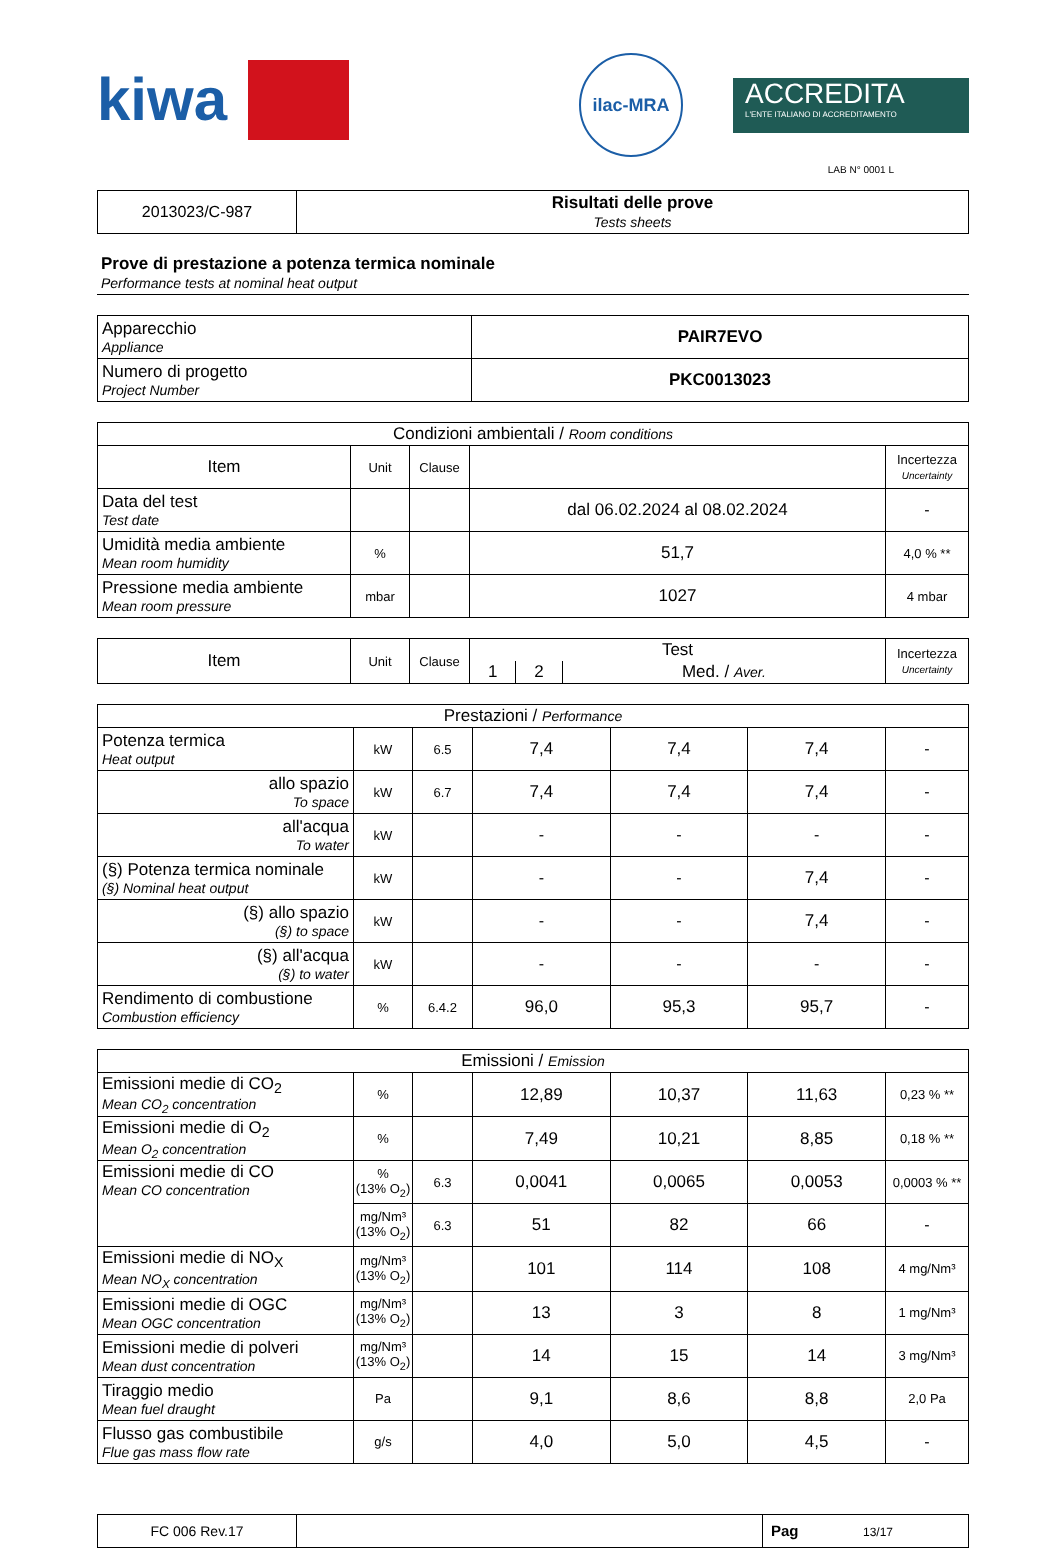kiwa
ilac-MRA
ACCREDITA
L'ENTE ITALIANO DI ACCREDITAMENTO
LAB N° 0001 L
| 2013023/C-987 | Risultati delle prove Tests sheets |
Prove di prestazione a potenza termica nominale
Performance tests at nominal heat output
| Apparecchio Appliance | PAIR7EVO |
| Numero di progetto Project Number | PKC0013023 |
| Condizioni ambientali / Room conditions | | | | |
| Item | Unit | Clause | | Incertezza Uncertainty |
| Data del test Test date | | | dal 06.02.2024 al 08.02.2024 | - |
| Umidità media ambiente Mean room humidity | % | | 51,7 | 4,0 % ** |
| Pressione media ambiente Mean room pressure | mbar | | 1027 | 4 mbar |
| Item | Unit | Clause | Test | | | Incertezza Uncertainty |
| | | | 1 | 2 | Med. / Aver. | |
| Prestazioni / Performance | | | | | | |
| Potenza termica Heat output | kW | 6.5 | 7,4 | 7,4 | 7,4 | - |
| allo spazio To space | kW | 6.7 | 7,4 | 7,4 | 7,4 | - |
| all'acqua To water | kW | | - | - | - | - |
| (§) Potenza termica nominale (§) Nominal heat output | kW | | - | - | 7,4 | - |
| (§) allo spazio (§) to space | kW | | - | - | 7,4 | - |
| (§) all'acqua (§) to water | kW | | - | - | - | - |
| Rendimento di combustione Combustion efficiency | % | 6.4.2 | 96,0 | 95,3 | 95,7 | - |
| Emissioni / Emission | | | | | | |
| Emissioni medie di CO<sub>2</sub> Mean CO<sub>2</sub> concentration | % | | 12,89 | 10,37 | 11,63 | 0,23 % ** |
| Emissioni medie di O<sub>2</sub> Mean O<sub>2</sub> concentration | % | | 7,49 | 10,21 | 8,85 | 0,18 % ** |
| Emissioni medie di CO Mean CO concentration | % (13% O<sub>2</sub>) | 6.3 | 0,0041 | 0,0065 | 0,0053 | 0,0003 % ** |
| | mg/Nm³ (13% O<sub>2</sub>) | 6.3 | 51 | 82 | 66 | - |
| Emissioni medie di NO<sub>X</sub> Mean NO<sub>X</sub> concentration | mg/Nm³ (13% O<sub>2</sub>) | | 101 | 114 | 108 | 4 mg/Nm³ |
| Emissioni medie di OGC Mean OGC concentration | mg/Nm³ (13% O<sub>2</sub>) | | 13 | 3 | 8 | 1 mg/Nm³ |
| Emissioni medie di polveri Mean dust concentration | mg/Nm³ (13% O<sub>2</sub>) | | 14 | 15 | 14 | 3 mg/Nm³ |
| Tiraggio medio Mean fuel draught | Pa | | 9,1 | 8,6 | 8,8 | 2,0 Pa |
| Flusso gas combustibile Flue gas mass flow rate | g/s | | 4,0 | 5,0 | 4,5 | - |
| FC 006 Rev.17 | | Pag 13/17 |